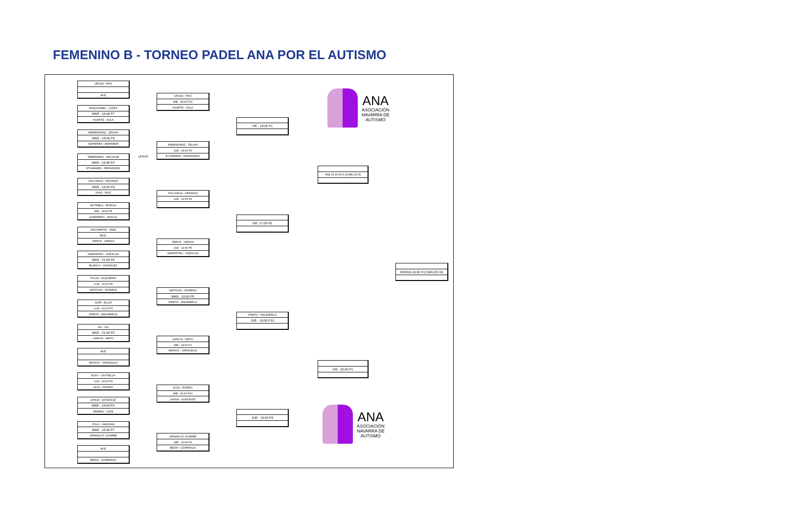FEMENINO B - TORNEO PADEL ANA POR EL AUTISMO
URSUA - PAIS
BYE
ESQUISABEL - LOPEZ
MAR - 18:00 P7
HUARTE - SOLA
ARMENDARIZ - ZELAYA
MAR - 18:00 P8
AZPARREN - BARAIBAR
TABERNERO - RECALDE
MAR - 18:30 P2
ETXABARRI - FERNÁNDEZ
SOLCHAGA - ARDANAZ
MAR - 18:00 P3
SANZ - RUIZ
DE PABLO - BURGUI
MIE - 18:00 P5
GUERRERO - PASCAL
SAN MARTIN - SAEZ
W.O.
HERCE - URRIZA
SAMPIETRO - SUESCUN
MAR - 21:00 P8
BLANCO - GONZALEZ
PICON - EZQUERRA
LUN - 21:00 P8
GESTOSO - MORENO
GOÑI - ELCID
LUN - 21:00 P3
PRIETO - MALMIERCA
GIL - GIL
MAR - 21:00 P2
GARCIA - NIETO
BYE
MAYAYO - SARALEGUI
ECAY - CASTIELLA
LUN - 20:00 P4
ALZU - RIVERO
LANGA - GONZALEZ
MAR - 19:00 PX
REMIRO - GOÑI
POLO - SANJUAN
MAR - 18:30 P7
GRAVALOS -ILZARBE
BYE
BEDIA - LIZARRAGA
LESION
URSUA - PAIS
MIE - 18:00 P10
HUARTE - SOLA
ARMENDARIZ - ZELAYA
JUE - 18:00 P4
ETXABARRI - FERNÁNDEZ
SOLCHAGA - ARDANAZ
JUE - 19:00 P4
HERCE - URRIZA
JUE - 19:00 P5
SAMPIETRO - SUESCUN
GESTOSO - MORENO
MAR - 18:00 P5
PRIETO - MALMIERCA
GARCIA - NIETO
MIE - 18:00 P1
MAYAYO - SARALEGUI
ALZU - RIVERO
MIE - 20:00 P10
LANGA - GONZALEZ
GRAVALOS -ILZARBE
MIE - 19:00 P4
BEDIA - LIZARRAGA
VIE - 18:00 P1
VIE -17:00 P5
PRIETO - MALMIERCA
JUE - 19:00 P10
JUE - 19:00 P8
SAB 15-10:00 H (CARLOS III)
VIE - 20:00 P1
DOM16-10:00 H (CARLOS III)
ANA
ASOCIACIÓN
NAVARRA DE
AUTISMO
ANA
ASOCIACIÓN
NAVARRA DE
AUTISMO